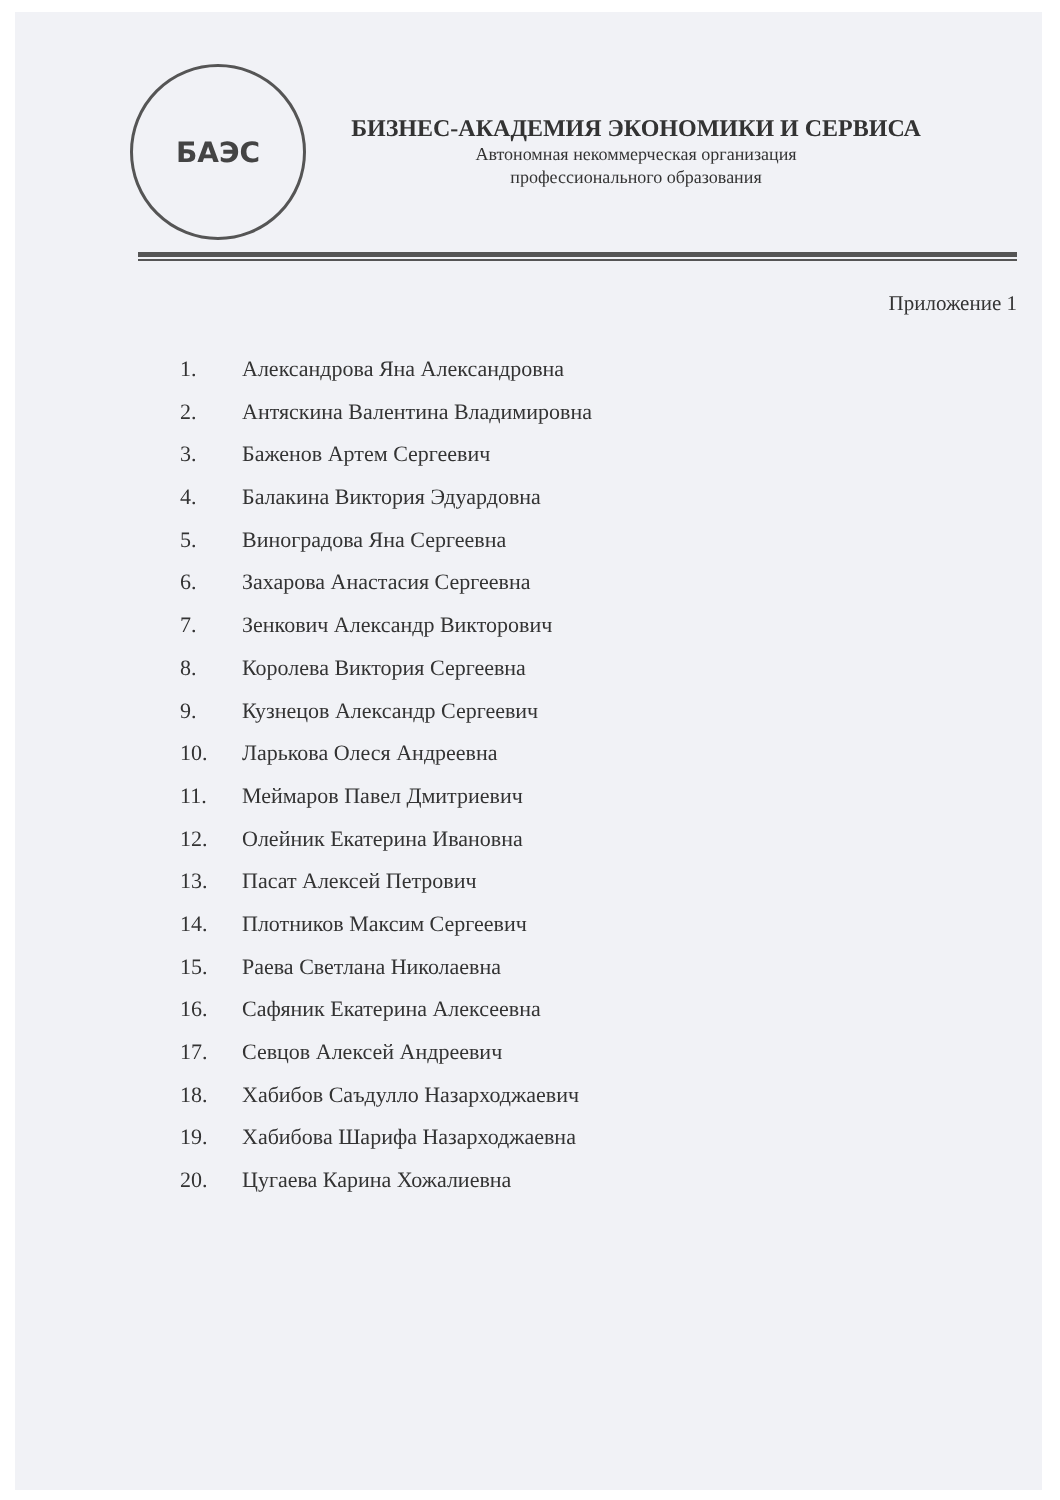БАЭС
БИЗНЕС-АКАДЕМИЯ ЭКОНОМИКИ И СЕРВИСА
Автономная некоммерческая организация
профессионального образования
Приложение 1
1. Александрова Яна Александровна
2. Антяскина Валентина Владимировна
3. Баженов Артем Сергеевич
4. Балакина Виктория Эдуардовна
5. Виноградова Яна Сергеевна
6. Захарова Анастасия Сергеевна
7. Зенкович Александр Викторович
8. Королева Виктория Сергеевна
9. Кузнецов Александр Сергеевич
10. Ларькова Олеся Андреевна
11. Меймаров Павел Дмитриевич
12. Олейник Екатерина Ивановна
13. Пасат Алексей Петрович
14. Плотников Максим Сергеевич
15. Раева Светлана Николаевна
16. Сафяник Екатерина Алексеевна
17. Севцов Алексей Андреевич
18. Хабибов Саъдулло Назарходжаевич
19. Хабибова Шарифа Назарходжаевна
20. Цугаева Карина Хожалиевна